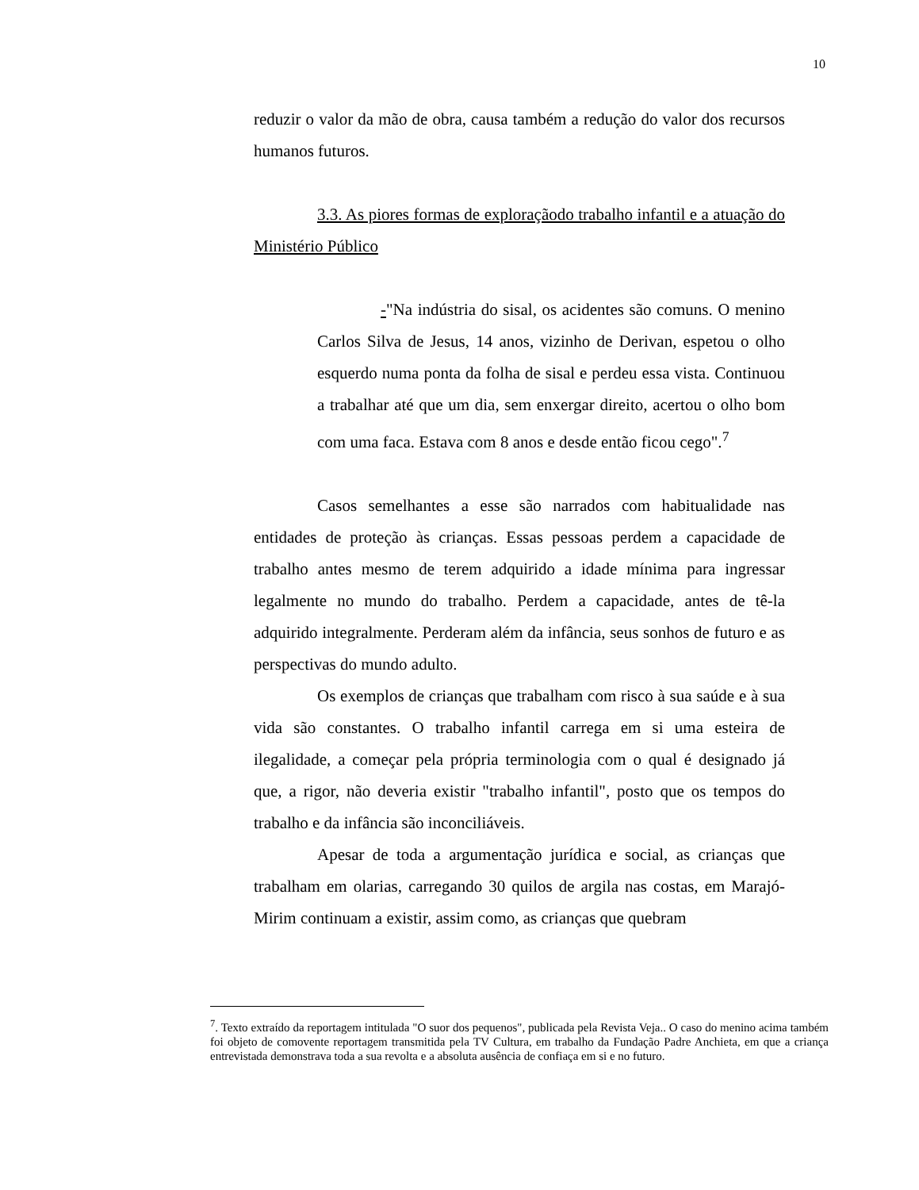10
reduzir o valor da mão de obra, causa também a redução do valor dos recursos humanos futuros.
3.3. As piores formas de exploraçãodo trabalho infantil e a atuação do Ministério Público
-"Na indústria do sisal, os acidentes são comuns. O menino Carlos Silva de Jesus, 14 anos, vizinho de Derivan, espetou o olho esquerdo numa ponta da folha de sisal e perdeu essa vista. Continuou a trabalhar até que um dia, sem enxergar direito, acertou o olho bom com uma faca. Estava com 8 anos e desde então ficou cego".<sup>7</sup>
Casos semelhantes a esse são narrados com habitualidade nas entidades de proteção às crianças. Essas pessoas perdem a capacidade de trabalho antes mesmo de terem adquirido a idade mínima para ingressar legalmente no mundo do trabalho. Perdem a capacidade, antes de tê-la adquirido integralmente. Perderam além da infância, seus sonhos de futuro e as perspectivas do mundo adulto.
Os exemplos de crianças que trabalham com risco à sua saúde e à sua vida são constantes. O trabalho infantil carrega em si uma esteira de ilegalidade, a começar pela própria terminologia com o qual é designado já que, a rigor, não deveria existir "trabalho infantil", posto que os tempos do trabalho e da infância são inconciliáveis.
Apesar de toda a argumentação jurídica e social, as crianças que trabalham em olarias, carregando 30 quilos de argila nas costas, em Marajó-Mirim continuam a existir, assim como, as crianças que quebram
<sup>7</sup>. Texto extraído da reportagem intitulada "O suor dos pequenos", publicada pela Revista Veja.. O caso do menino acima também foi objeto de comovente reportagem transmitida pela TV Cultura, em trabalho da Fundação Padre Anchieta, em que a criança entrevistada demonstrava toda a sua revolta e a absoluta ausência de confiaça em si e no futuro.